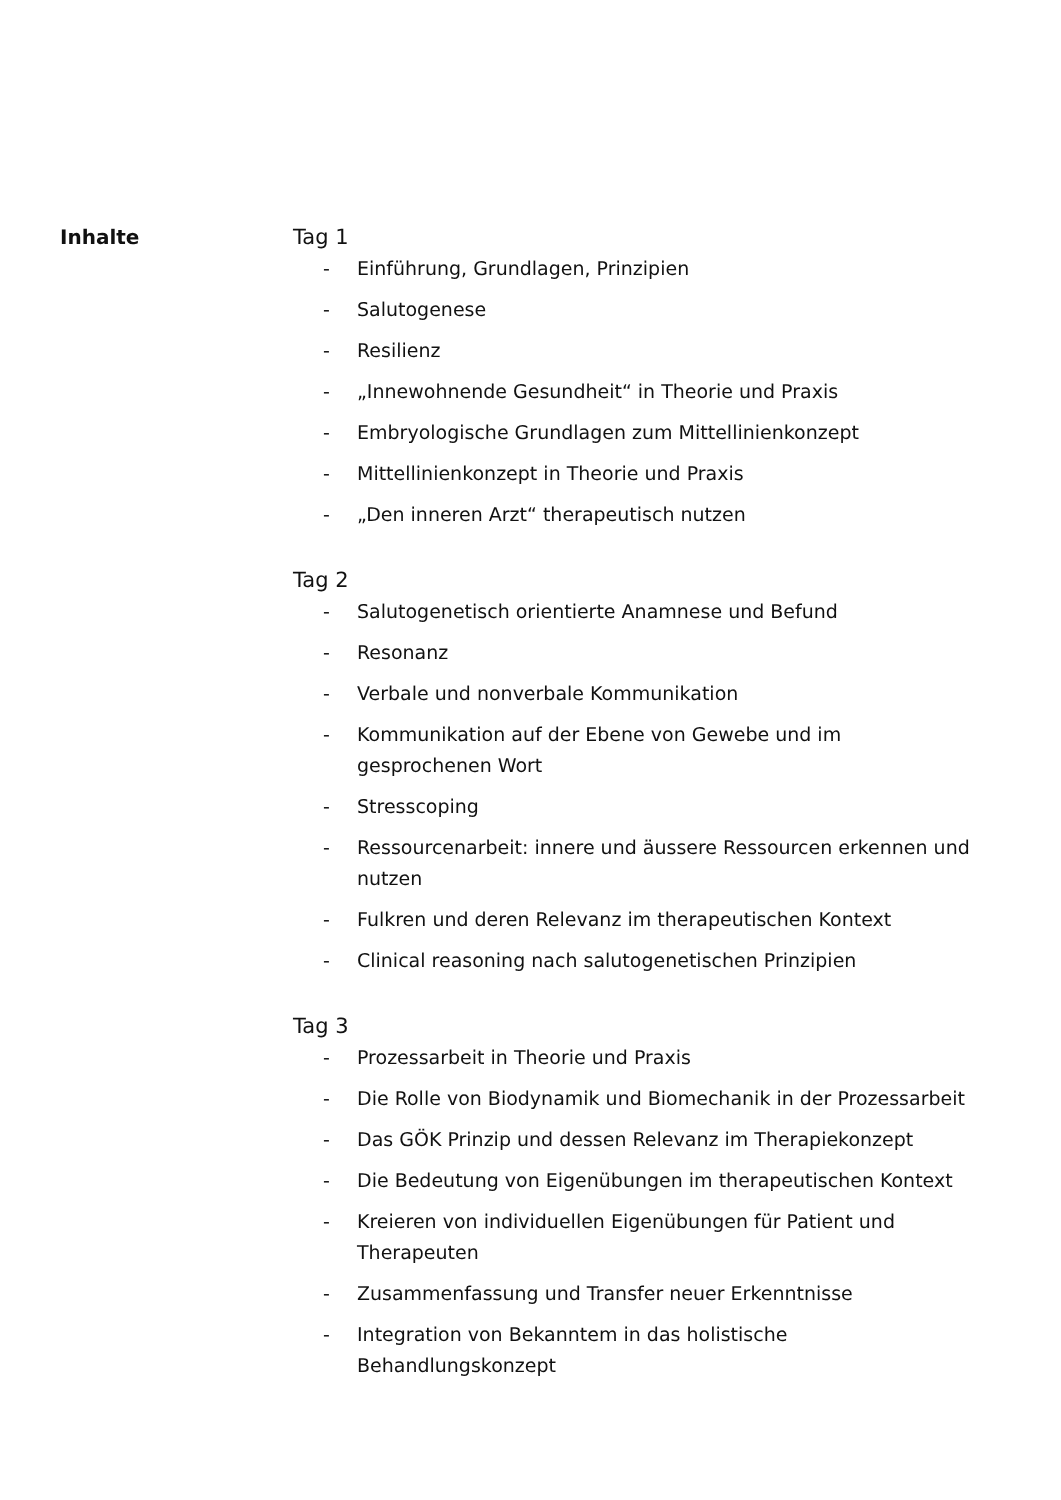Inhalte Tag 1
- Einführung, Grundlagen, Prinzipien
- Salutogenese
- Resilienz
- „Innewohnende Gesundheit“ in Theorie und Praxis
- Embryologische Grundlagen zum Mittellinienkonzept
- Mittellinienkonzept in Theorie und Praxis
- „Den inneren Arzt“ therapeutisch nutzen
Tag 2
- Salutogenetisch orientierte Anamnese und Befund
- Resonanz
- Verbale und nonverbale Kommunikation
- Kommunikation auf der Ebene von Gewebe und im
gesprochenen Wort
- Stresscoping
- Ressourcenarbeit: innere und äussere Ressourcen erkennen und nutzen
- Fulkren und deren Relevanz im therapeutischen Kontext
- Clinical reasoning nach salutogenetischen Prinzipien
Tag 3
- Prozessarbeit in Theorie und Praxis
- Die Rolle von Biodynamik und Biomechanik in der Prozessarbeit
- Das GÖK Prinzip und dessen Relevanz im Therapiekonzept
- Die Bedeutung von Eigenübungen im therapeutischen Kontext
- Kreieren von individuellen Eigenübungen für Patient und
Therapeuten
- Zusammenfassung und Transfer neuer Erkenntnisse
- Integration von Bekanntem in das holistische
Behandlungskonzept